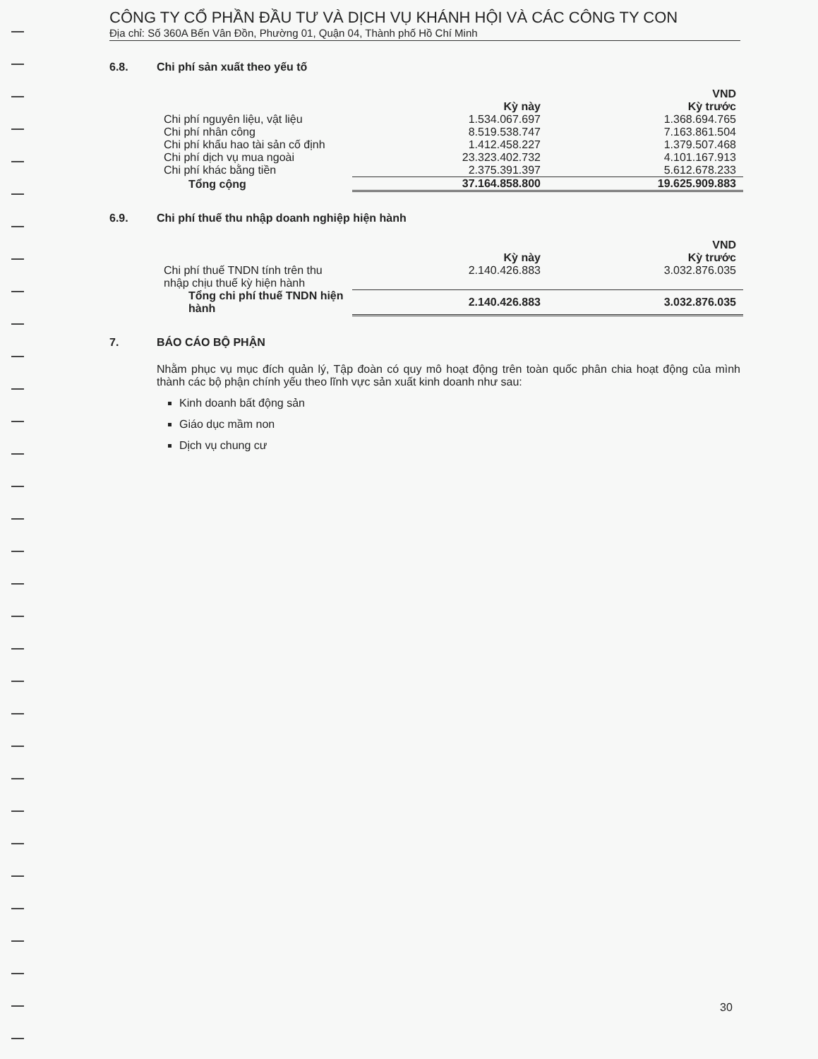CÔNG TY CỔ PHẦN ĐẦU TƯ VÀ DỊCH VỤ KHÁNH HỘI VÀ CÁC CÔNG TY CON
Địa chỉ: Số 360A Bến Vân Đồn, Phường 01, Quận 04, Thành phố Hồ Chí Minh
6.8. Chi phí sản xuất theo yếu tố
| | | VND |
| --- | --- | --- |
| | Kỳ này | Kỳ trước |
| Chi phí nguyên liệu, vật liệu | 1.534.067.697 | 1.368.694.765 |
| Chi phí nhân công | 8.519.538.747 | 7.163.861.504 |
| Chi phí khấu hao tài sản cố định | 1.412.458.227 | 1.379.507.468 |
| Chi phí dịch vụ mua ngoài | 23.323.402.732 | 4.101.167.913 |
| Chi phí khác bằng tiền | 2.375.391.397 | 5.612.678.233 |
| Tổng cộng | 37.164.858.800 | 19.625.909.883 |
6.9. Chi phí thuế thu nhập doanh nghiệp hiện hành
| | | VND |
| --- | --- | --- |
| | Kỳ này | Kỳ trước |
| Chi phí thuế TNDN tính trên thu nhập chịu thuế kỳ hiện hành | 2.140.426.883 | 3.032.876.035 |
| Tổng chi phí thuế TNDN hiện hành | 2.140.426.883 | 3.032.876.035 |
7. BÁO CÁO BỘ PHẬN
Nhằm phục vụ mục đích quản lý, Tập đoàn có quy mô hoạt động trên toàn quốc phân chia hoạt động của mình thành các bộ phận chính yếu theo lĩnh vực sản xuất kinh doanh như sau:
Kinh doanh bất động sản
Giáo dục mầm non
Dịch vụ chung cư
30